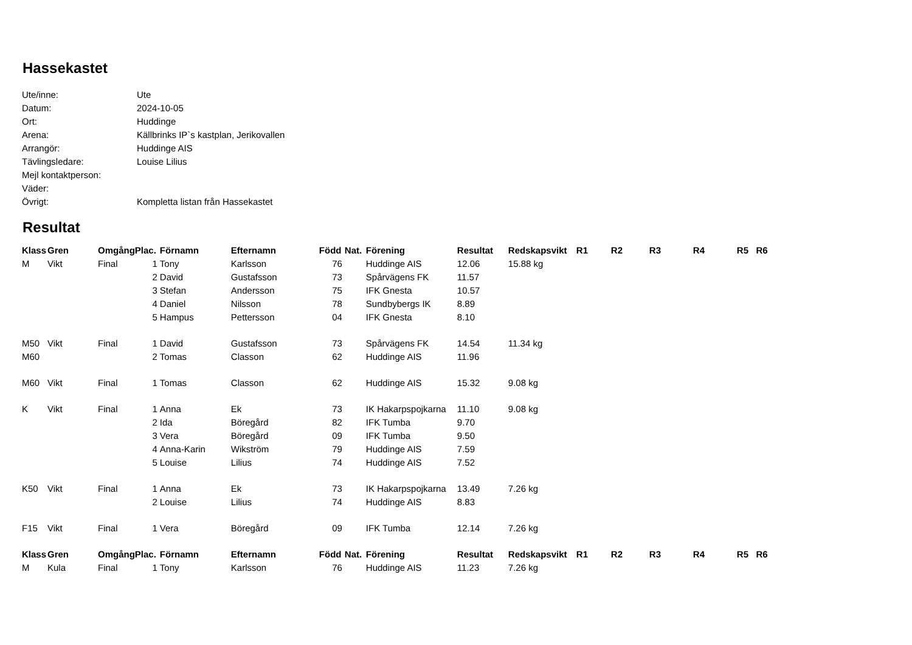Hassekastet
| Ute/inne: | Ute |
| Datum: | 2024-10-05 |
| Ort: | Huddinge |
| Arena: | Källbrinks IP`s kastplan, Jerikovallen |
| Arrangör: | Huddinge AIS |
| Tävlingsledare: | Louise Lilius |
| Mejl kontaktperson: | |
| Väder: | |
| Övrigt: | Kompletta listan från Hassekastet |
Resultat
| Klass | Gren | Omgång | Plac. | Förnamn | Efternamn | Född | Nat. | Förening | Resultat | Redskapsvikt | R1 | R2 | R3 | R4 | R5 R6 |
| --- | --- | --- | --- | --- | --- | --- | --- | --- | --- | --- | --- | --- | --- | --- | --- |
| M | Vikt | Final | 1 | Tony | Karlsson | 76 | | Huddinge AIS | 12.06 | 15.88 kg | | | | | |
| | | | 2 | David | Gustafsson | 73 | | Spårvägens FK | 11.57 | | | | | | |
| | | | 3 | Stefan | Andersson | 75 | | IFK Gnesta | 10.57 | | | | | | |
| | | | 4 | Daniel | Nilsson | 78 | | Sundbybergs IK | 8.89 | | | | | | |
| | | | 5 | Hampus | Pettersson | 04 | | IFK Gnesta | 8.10 | | | | | | |
| M50 | Vikt | Final | 1 | David | Gustafsson | 73 | | Spårvägens FK | 14.54 | 11.34 kg | | | | | |
| M60 | | | 2 | Tomas | Classon | 62 | | Huddinge AIS | 11.96 | | | | | | |
| M60 | Vikt | Final | 1 | Tomas | Classon | 62 | | Huddinge AIS | 15.32 | 9.08 kg | | | | | |
| K | Vikt | Final | 1 | Anna | Ek | 73 | | IK Hakarpspojkarna | 11.10 | 9.08 kg | | | | | |
| | | | 2 | Ida | Böregård | 82 | | IFK Tumba | 9.70 | | | | | | |
| | | | 3 | Vera | Böregård | 09 | | IFK Tumba | 9.50 | | | | | | |
| | | | 4 | Anna-Karin | Wikström | 79 | | Huddinge AIS | 7.59 | | | | | | |
| | | | 5 | Louise | Lilius | 74 | | Huddinge AIS | 7.52 | | | | | | |
| K50 | Vikt | Final | 1 | Anna | Ek | 73 | | IK Hakarpspojkarna | 13.49 | 7.26 kg | | | | | |
| | | | 2 | Louise | Lilius | 74 | | Huddinge AIS | 8.83 | | | | | | |
| F15 | Vikt | Final | 1 | Vera | Böregård | 09 | | IFK Tumba | 12.14 | 7.26 kg | | | | | |
| Klass | Gren | Omgång | Plac. | Förnamn | Efternamn | Född | Nat. | Förening | Resultat | Redskapsvikt | R1 | R2 | R3 | R4 | R5 R6 |
| M | Kula | Final | 1 | Tony | Karlsson | 76 | | Huddinge AIS | 11.23 | 7.26 kg | | | | | |